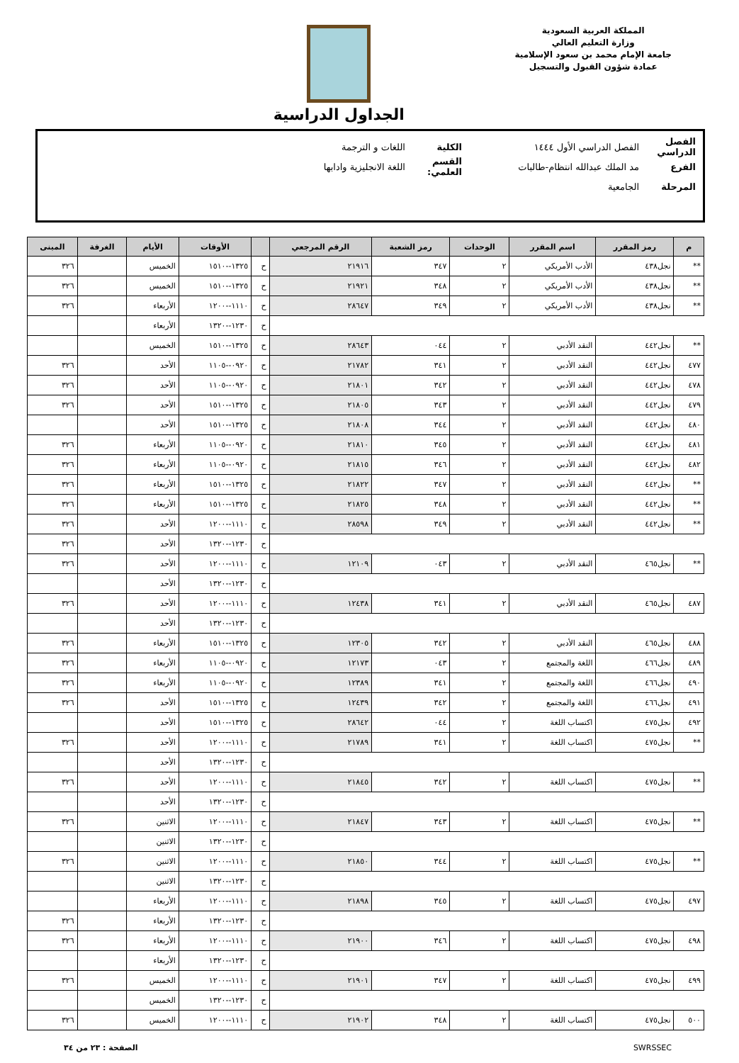المملكة العربية السعودية
وزارة التعليم العالي
جامعة الإمام محمد بن سعود الإسلامية
عمادة شؤون القبول والتسجيل
الجداول الدراسية
الفصل الدراسي الفصل الدراسي الأول ١٤٤٤ الكلية اللغات و الترجمة
الفرع مد الملك عبدالله انتظام-طالبات القسم العلمي: اللغة الانجليزية وادابها
المرحلة الجامعية
| م | رمز المقرر | اسم المقرر | الوحدات | رمز الشعبة | الرقم المرجعي | | الأوقات | الأيام | الغرفة | المبنى |
| --- | --- | --- | --- | --- | --- | --- | --- | --- | --- | --- |
| ** | نجل٤٣٨ | الأدب الأمريكي | ٢ | ٣٤٧ | ٢١٩١٦ | ح | ١٣٢٥--١٥١٠ | الخميس | | ٣٢٦ |
| ** | نجل٤٣٨ | الأدب الأمريكي | ٢ | ٣٤٨ | ٢١٩٢١ | ح | ١٣٢٥--١٥١٠ | الخميس | | ٣٢٦ |
| ** | نجل٤٣٨ | الأدب الأمريكي | ٢ | ٣٤٩ | ٢٨٦٤٧ | ح | ١١١٠--١٢٠٠ | الأربعاء | | ٣٢٦ |
| | | | | | | ح | ١٢٣٠--١٣٢٠ | الأربعاء | | |
| ** | نجل٤٤٢ | النقد الأدبي | ٢ | ٠٤٤ | ٢٨٦٤٣ | ح | ١٣٢٥--١٥١٠ | الخميس | | |
| ٤٧٧ | نجل٤٤٢ | النقد الأدبي | ٢ | ٣٤١ | ٢١٧٨٢ | ح | ٠٩٢٠--١١٠٥ | الأحد | | ٣٢٦ |
| ٤٧٨ | نجل٤٤٢ | النقد الأدبي | ٢ | ٣٤٢ | ٢١٨٠١ | ح | ٠٩٢٠--١١٠٥ | الأحد | | ٣٢٦ |
| ٤٧٩ | نجل٤٤٢ | النقد الأدبي | ٢ | ٣٤٣ | ٢١٨٠٥ | ح | ١٣٢٥--١٥١٠ | الأحد | | ٣٢٦ |
| ٤٨٠ | نجل٤٤٢ | النقد الأدبي | ٢ | ٣٤٤ | ٢١٨٠٨ | ح | ١٣٢٥--١٥١٠ | الأحد | | |
| ٤٨١ | نجل٤٤٢ | النقد الأدبي | ٢ | ٣٤٥ | ٢١٨١٠ | ح | ٠٩٢٠--١١٠٥ | الأربعاء | | ٣٢٦ |
| ٤٨٢ | نجل٤٤٢ | النقد الأدبي | ٢ | ٣٤٦ | ٢١٨١٥ | ح | ٠٩٢٠--١١٠٥ | الأربعاء | | ٣٢٦ |
| ** | نجل٤٤٢ | النقد الأدبي | ٢ | ٣٤٧ | ٢١٨٢٢ | ح | ١٣٢٥--١٥١٠ | الأربعاء | | ٣٢٦ |
| ** | نجل٤٤٢ | النقد الأدبي | ٢ | ٣٤٨ | ٢١٨٢٥ | ح | ١٣٢٥--١٥١٠ | الأربعاء | | ٣٢٦ |
| ** | نجل٤٤٢ | النقد الأدبي | ٢ | ٣٤٩ | ٢٨٥٩٨ | ح | ١١١٠--١٢٠٠ | الأحد | | ٣٢٦ |
| | | | | | | ح | ١٢٣٠--١٣٢٠ | الأحد | | ٣٢٦ |
| ** | نجل٤٦٥ | النقد الأدبي | ٢ | ٠٤٣ | ١٢١٠٩ | ح | ١١١٠--١٢٠٠ | الأحد | | ٣٢٦ |
| | | | | | | ح | ١٢٣٠--١٣٢٠ | الأحد | | |
| ٤٨٧ | نجل٤٦٥ | النقد الأدبي | ٢ | ٣٤١ | ١٢٤٣٨ | ح | ١١١٠--١٢٠٠ | الأحد | | ٣٢٦ |
| | | | | | | ح | ١٢٣٠--١٣٢٠ | الأحد | | |
| ٤٨٨ | نجل٤٦٥ | النقد الأدبي | ٢ | ٣٤٢ | ١٢٣٠٥ | ح | ١٣٢٥--١٥١٠ | الأربعاء | | ٣٢٦ |
| ٤٨٩ | نجل٤٦٦ | اللغة والمجتمع | ٢ | ٠٤٣ | ١٢١٧٣ | ح | ٠٩٢٠--١١٠٥ | الأربعاء | | ٣٢٦ |
| ٤٩٠ | نجل٤٦٦ | اللغة والمجتمع | ٢ | ٣٤١ | ١٢٣٨٩ | ح | ٠٩٢٠--١١٠٥ | الأربعاء | | ٣٢٦ |
| ٤٩١ | نجل٤٦٦ | اللغة والمجتمع | ٢ | ٣٤٢ | ١٢٤٣٩ | ح | ١٣٢٥--١٥١٠ | الأحد | | ٣٢٦ |
| ٤٩٢ | نجل٤٧٥ | اكتساب اللغة | ٢ | ٠٤٤ | ٢٨٦٤٢ | ح | ١٣٢٥--١٥١٠ | الأحد | | |
| ** | نجل٤٧٥ | اكتساب اللغة | ٢ | ٣٤١ | ٢١٧٨٩ | ح | ١١١٠--١٢٠٠ | الأحد | | ٣٢٦ |
| | | | | | | ح | ١٢٣٠--١٣٢٠ | الأحد | | |
| ** | نجل٤٧٥ | اكتساب اللغة | ٢ | ٣٤٢ | ٢١٨٤٥ | ح | ١١١٠--١٢٠٠ | الأحد | | ٣٢٦ |
| | | | | | | ح | ١٢٣٠--١٣٢٠ | الأحد | | |
| ** | نجل٤٧٥ | اكتساب اللغة | ٢ | ٣٤٣ | ٢١٨٤٧ | ح | ١١١٠--١٢٠٠ | الاثنين | | ٣٢٦ |
| | | | | | | ح | ١٢٣٠--١٣٢٠ | الاثنين | | |
| ** | نجل٤٧٥ | اكتساب اللغة | ٢ | ٣٤٤ | ٢١٨٥٠ | ح | ١١١٠--١٢٠٠ | الاثنين | | ٣٢٦ |
| | | | | | | ح | ١٢٣٠--١٣٢٠ | الاثنين | | |
| ٤٩٧ | نجل٤٧٥ | اكتساب اللغة | ٢ | ٣٤٥ | ٢١٨٩٨ | ح | ١١١٠--١٢٠٠ | الأربعاء | | |
| | | | | | | ح | ١٢٣٠--١٣٢٠ | الأربعاء | | ٣٢٦ |
| ٤٩٨ | نجل٤٧٥ | اكتساب اللغة | ٢ | ٣٤٦ | ٢١٩٠٠ | ح | ١١١٠--١٢٠٠ | الأربعاء | | ٣٢٦ |
| | | | | | | ح | ١٢٣٠--١٣٢٠ | الأربعاء | | |
| ٤٩٩ | نجل٤٧٥ | اكتساب اللغة | ٢ | ٣٤٧ | ٢١٩٠١ | ح | ١١١٠--١٢٠٠ | الخميس | | ٣٢٦ |
| | | | | | | ح | ١٢٣٠--١٣٢٠ | الخميس | | |
| ٥٠٠ | نجل٤٧٥ | اكتساب اللغة | ٢ | ٣٤٨ | ٢١٩٠٢ | ح | ١١١٠--١٢٠٠ | الخميس | | ٣٢٦ |
SWRSSEC الصفحة : ٢٣ من ٣٤